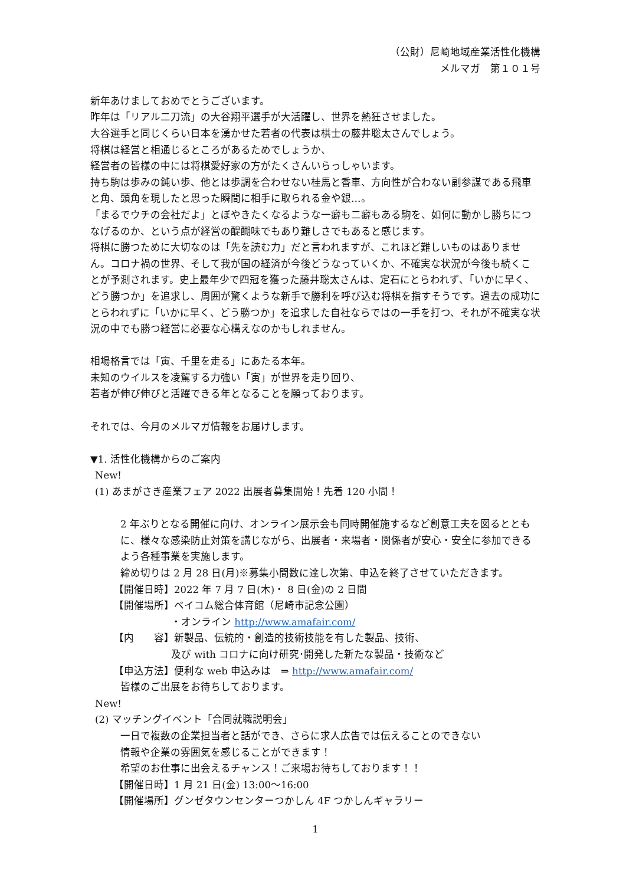（公財）尼崎地域産業活性化機構
メルマガ　第１０１号
新年あけましておめでとうございます。
昨年は「リアル二刀流」の大谷翔平選手が大活躍し、世界を熱狂させました。
大谷選手と同じくらい日本を湧かせた若者の代表は棋士の藤井聡太さんでしょう。
将棋は経営と相通じるところがあるためでしょうか、
経営者の皆様の中には将棋愛好家の方がたくさんいらっしゃいます。
持ち駒は歩みの鈍い歩、他とは歩調を合わせない桂馬と香車、方向性が合わない副参謀である飛車と角、頭角を現したと思った瞬間に相手に取られる金や銀…。
「まるでウチの会社だよ」とぼやきたくなるような一癖も二癖もある駒を、如何に動かし勝ちにつなげるのか、という点が経営の醍醐味でもあり難しさでもあると感じます。
将棋に勝つために大切なのは「先を読む力」だと言われますが、これほど難しいものはありません。コロナ禍の世界、そして我が国の経済が今後どうなっていくか、不確実な状況が今後も続くことが予測されます。史上最年少で四冠を獲った藤井聡太さんは、定石にとらわれず、「いかに早く、どう勝つか」を追求し、周囲が驚くような新手で勝利を呼び込む将棋を指すそうです。過去の成功にとらわれずに「いかに早く、どう勝つか」を追求した自社ならではの一手を打つ、それが不確実な状況の中でも勝つ経営に必要な心構えなのかもしれません。
相場格言では「寅、千里を走る」にあたる本年。
未知のウイルスを凌駕する力強い「寅」が世界を走り回り、
若者が伸び伸びと活躍できる年となることを願っております。
それでは、今月のメルマガ情報をお届けします。
▼1. 活性化機構からのご案内
New!
(1) あまがさき産業フェア 2022 出展者募集開始！先着 120 小間！
2 年ぶりとなる開催に向け、オンライン展示会も同時開催施するなど創意工夫を図るとともに、様々な感染防止対策を講じながら、出展者・来場者・関係者が安心・安全に参加できるよう各種事業を実施します。
締め切りは 2 月 28 日(月)※募集小間数に達し次第、申込を終了させていただきます。
【開催日時】2022 年 7 月 7 日(木)・ 8 日(金)の 2 日間
【開催場所】ベイコム総合体育館（尼崎市記念公園）
・オンライン http://www.amafair.com/
【内　　容】新製品、伝統的・創造的技術技能を有した製品、技術、
及び with コロナに向け研究･開発した新たな製品・技術など
【申込方法】便利な web 申込みは　⇒ http://www.amafair.com/
皆様のご出展をお待ちしております。
New!
(2) マッチングイベント「合同就職説明会」
一日で複数の企業担当者と話ができ、さらに求人広告では伝えることのできない
情報や企業の雰囲気を感じることができます！
希望のお仕事に出会えるチャンス！ご来場お待ちしております！！
【開催日時】1 月 21 日(金) 13:00～16:00
【開催場所】グンゼタウンセンターつかしん 4F つかしんギャラリー
1